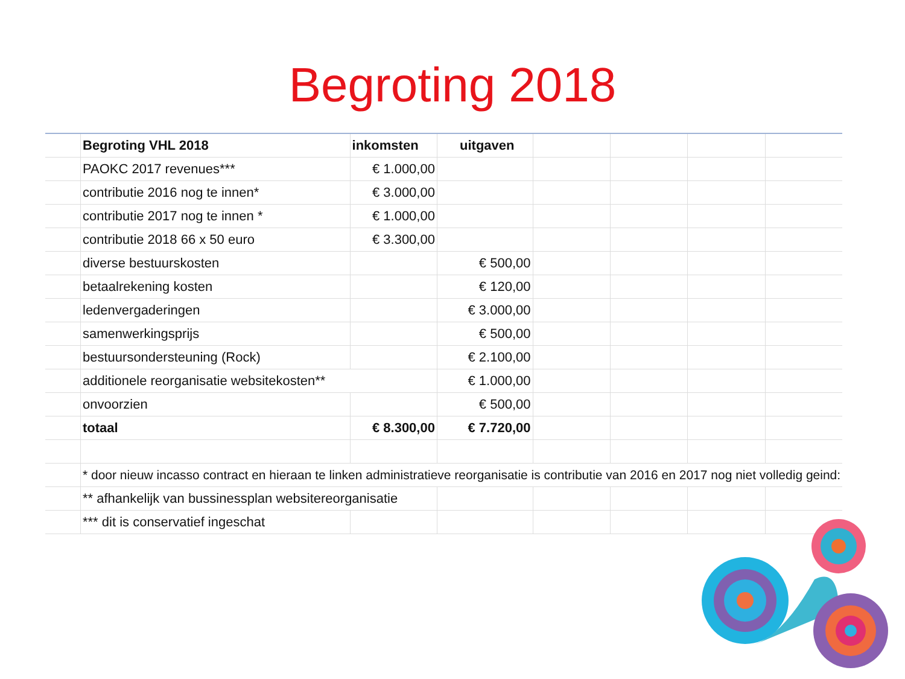Begroting 2018
| | Begroting VHL 2018 | inkomsten | uitgaven | | | | |
| | PAOKC 2017 revenues*** | € 1.000,00 | | | | | |
| | contributie 2016 nog te innen* | € 3.000,00 | | | | | |
| | contributie 2017 nog te innen * | € 1.000,00 | | | | | |
| | contributie 2018 66 x 50 euro | € 3.300,00 | | | | | |
| | diverse bestuurskosten | | € 500,00 | | | | |
| | betaalrekening kosten | | € 120,00 | | | | |
| | ledenvergaderingen | | € 3.000,00 | | | | |
| | samenwerkingsprijs | | € 500,00 | | | | |
| | bestuursondersteuning (Rock) | | € 2.100,00 | | | | |
| | additionele reorganisatie websitekosten** | | € 1.000,00 | | | | |
| | onvoorzien | | € 500,00 | | | | |
| | totaal | € 8.300,00 | € 7.720,00 | | | | |
| | * door nieuw incasso contract en hieraan te linken administratieve reorganisatie is contributie van 2016 en 2017 nog niet volledig geind: | | | | | | |
| | ** afhankelijk van bussinessplan websitereorganisatie | | | | | | |
| | *** dit is conservatief ingeschat | | | | | | |